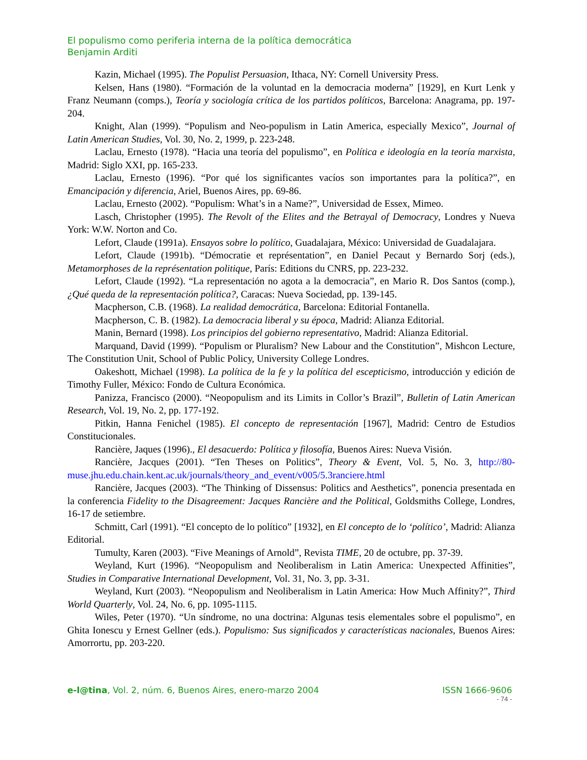El populismo como periferia interna de la política democrática
Benjamin Arditi
Kazin, Michael (1995). The Populist Persuasion, Ithaca, NY: Cornell University Press.
Kelsen, Hans (1980). “Formación de la voluntad en la democracia moderna” [1929], en Kurt Lenk y Franz Neumann (comps.), Teoría y sociología crítica de los partidos políticos, Barcelona: Anagrama, pp. 197-204.
Knight, Alan (1999). “Populism and Neo-populism in Latin America, especially Mexico”, Journal of Latin American Studies, Vol. 30, No. 2, 1999, p. 223-248.
Laclau, Ernesto (1978). “Hacia una teoría del populismo”, en Política e ideología en la teoría marxista, Madrid: Siglo XXI, pp. 165-233.
Laclau, Ernesto (1996). “Por qué los significantes vacíos son importantes para la política?”, en Emancipación y diferencia, Ariel, Buenos Aires, pp. 69-86.
Laclau, Ernesto (2002). “Populism: What’s in a Name?”, Universidad de Essex, Mimeo.
Lasch, Christopher (1995). The Revolt of the Elites and the Betrayal of Democracy, Londres y Nueva York: W.W. Norton and Co.
Lefort, Claude (1991a). Ensayos sobre lo político, Guadalajara, México: Universidad de Guadalajara.
Lefort, Claude (1991b). “Démocratie et représentation”, en Daniel Pecaut y Bernardo Sorj (eds.), Metamorphoses de la représentation politique, París: Editions du CNRS, pp. 223-232.
Lefort, Claude (1992). “La representación no agota a la democracia”, en Mario R. Dos Santos (comp.), ¿Qué queda de la representación política?, Caracas: Nueva Sociedad, pp. 139-145.
Macpherson, C.B. (1968). La realidad democrática, Barcelona: Editorial Fontanella.
Macpherson, C. B. (1982). La democracia liberal y su época, Madrid: Alianza Editorial.
Manin, Bernard (1998). Los principios del gobierno representativo, Madrid: Alianza Editorial.
Marquand, David (1999). “Populism or Pluralism? New Labour and the Constitution”, Mishcon Lecture, The Constitution Unit, School of Public Policy, University College Londres.
Oakeshott, Michael (1998). La política de la fe y la política del escepticismo, introducción y edición de Timothy Fuller, México: Fondo de Cultura Económica.
Panizza, Francisco (2000). “Neopopulism and its Limits in Collor’s Brazil”, Bulletin of Latin American Research, Vol. 19, No. 2, pp. 177-192.
Pitkin, Hanna Fenichel (1985). El concepto de representación [1967], Madrid: Centro de Estudios Constitucionales.
Rancière, Jaques (1996)., El desacuerdo: Política y filosofía, Buenos Aires: Nueva Visión.
Rancière, Jacques (2001). “Ten Theses on Politics”, Theory & Event, Vol. 5, No. 3, http://80-muse.jhu.edu.chain.kent.ac.uk/journals/theory_and_event/v005/5.3ranciere.html
Rancière, Jacques (2003). “The Thinking of Dissensus: Politics and Aesthetics”, ponencia presentada en la conferencia Fidelity to the Disagreement: Jacques Rancière and the Political, Goldsmiths College, Londres, 16-17 de setiembre.
Schmitt, Carl (1991). “El concepto de lo político” [1932], en El concepto de lo ‘político’, Madrid: Alianza Editorial.
Tumulty, Karen (2003). “Five Meanings of Arnold”, Revista TIME, 20 de octubre, pp. 37-39.
Weyland, Kurt (1996). “Neopopulism and Neoliberalism in Latin America: Unexpected Affinities”, Studies in Comparative International Development, Vol. 31, No. 3, pp. 3-31.
Weyland, Kurt (2003). “Neopopulism and Neoliberalism in Latin America: How Much Affinity?”, Third World Quarterly, Vol. 24, No. 6, pp. 1095-1115.
Wiles, Peter (1970). “Un síndrome, no una doctrina: Algunas tesis elementales sobre el populismo”, en Ghita Ionescu y Ernest Gellner (eds.). Populismo: Sus significados y características nacionales, Buenos Aires: Amorrortu, pp. 203-220.
e-l@tina, Vol. 2, núm. 6, Buenos Aires, enero-marzo 2004 ISSN 1666-9606
- 74 -